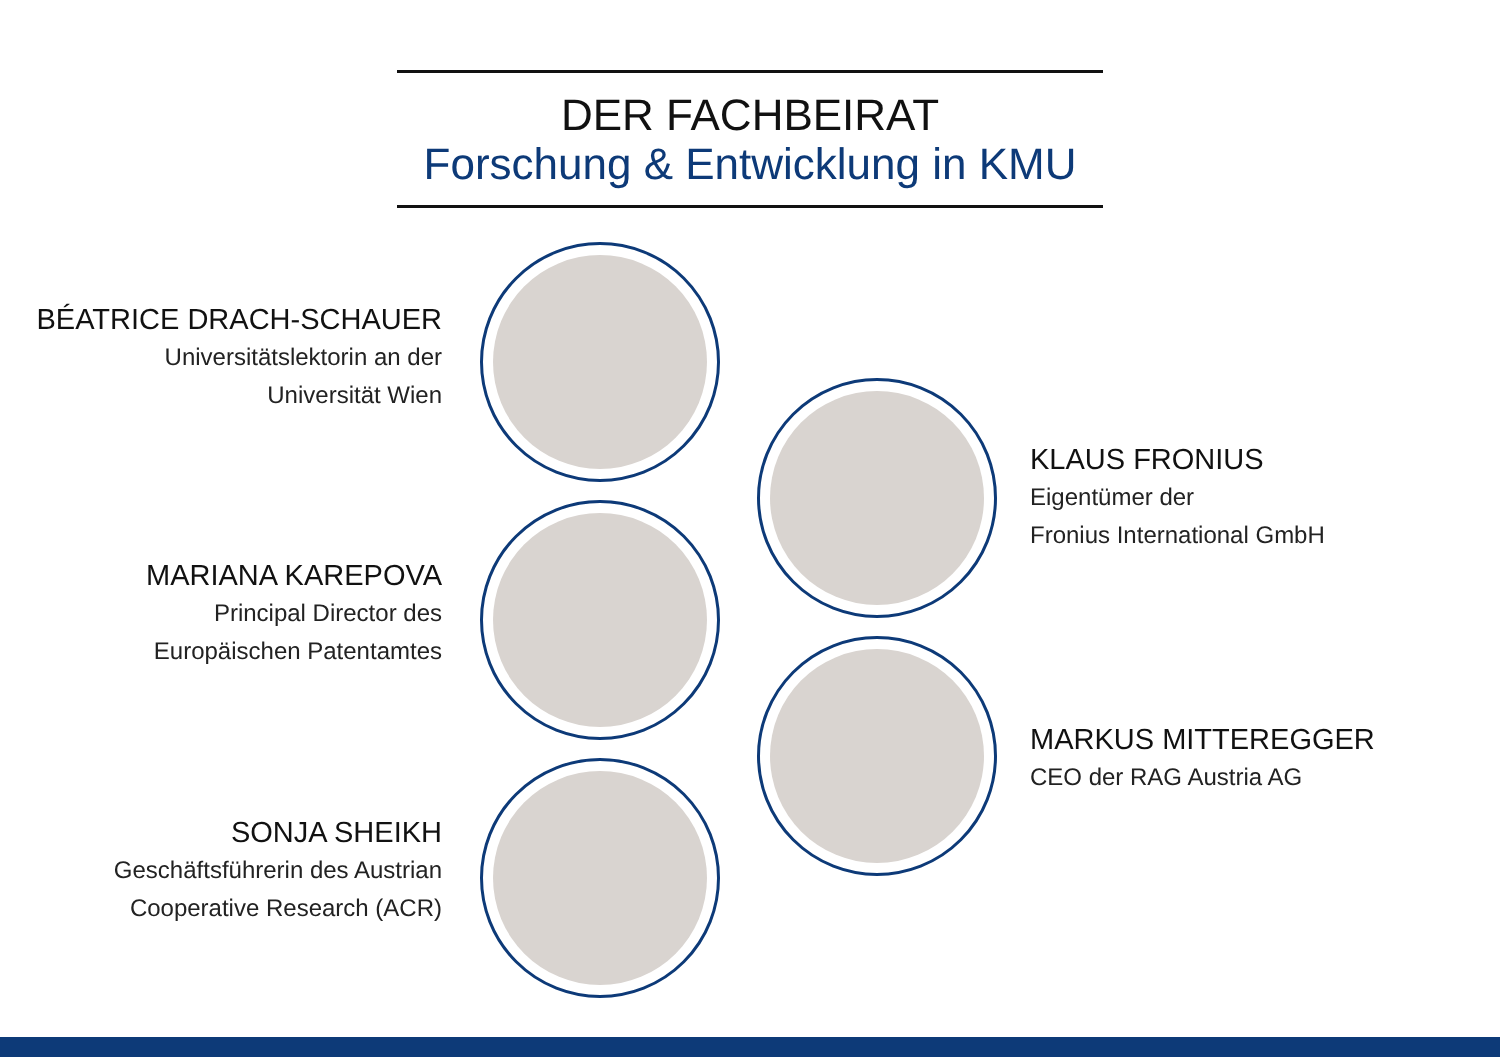DER FACHBEIRAT
Forschung & Entwicklung in KMU
BÉATRICE DRACH-SCHAUER
Universitätslektorin an der
Universität Wien
KLAUS FRONIUS
Eigentümer der
Fronius International GmbH
MARIANA KAREPOVA
Principal Director des
Europäischen Patentamtes
MARKUS MITTEREGGER
CEO der RAG Austria AG
SONJA SHEIKH
Geschäftsführerin des Austrian
Cooperative Research (ACR)